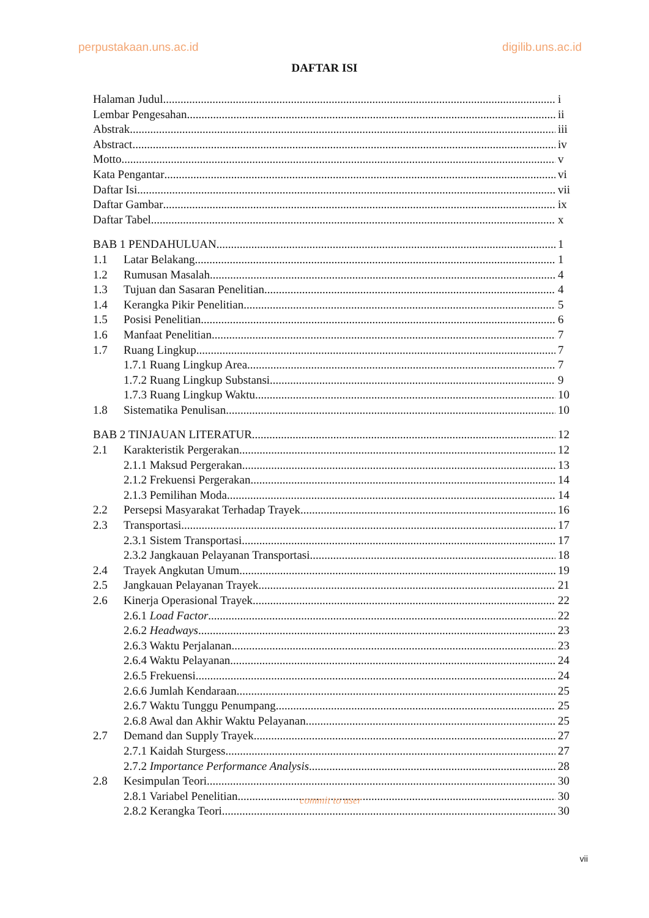perpustakaan.uns.ac.id digilib.uns.ac.id
DAFTAR ISI
Halaman Judul i
Lembar Pengesahan ii
Abstrak iii
Abstract iv
Motto v
Kata Pengantar vi
Daftar Isi vii
Daftar Gambar ix
Daftar Tabel x
BAB 1 PENDAHULUAN 1
1.1 Latar Belakang 1
1.2 Rumusan Masalah 4
1.3 Tujuan dan Sasaran Penelitian 4
1.4 Kerangka Pikir Penelitian 5
1.5 Posisi Penelitian 6
1.6 Manfaat Penelitian 7
1.7 Ruang Lingkup 7
1.7.1 Ruang Lingkup Area 7
1.7.2 Ruang Lingkup Substansi 9
1.7.3 Ruang Lingkup Waktu 10
1.8 Sistematika Penulisan 10
BAB 2 TINJAUAN LITERATUR 12
2.1 Karakteristik Pergerakan 12
2.1.1 Maksud Pergerakan 13
2.1.2 Frekuensi Pergerakan 14
2.1.3 Pemilihan Moda 14
2.2 Persepsi Masyarakat Terhadap Trayek 16
2.3 Transportasi 17
2.3.1 Sistem Transportasi 17
2.3.2 Jangkauan Pelayanan Transportasi 18
2.4 Trayek Angkutan Umum 19
2.5 Jangkauan Pelayanan Trayek 21
2.6 Kinerja Operasional Trayek 22
2.6.1 Load Factor 22
2.6.2 Headways 23
2.6.3 Waktu Perjalanan 23
2.6.4 Waktu Pelayanan 24
2.6.5 Frekuensi 24
2.6.6 Jumlah Kendaraan 25
2.6.7 Waktu Tunggu Penumpang 25
2.6.8 Awal dan Akhir Waktu Pelayanan 25
2.7 Demand dan Supply Trayek 27
2.7.1 Kaidah Sturgess 27
2.7.2 Importance Performance Analysis 28
2.8 Kesimpulan Teori 30
2.8.1 Variabel Penelitian 30
2.8.2 Kerangka Teori 30
commit to user
vii